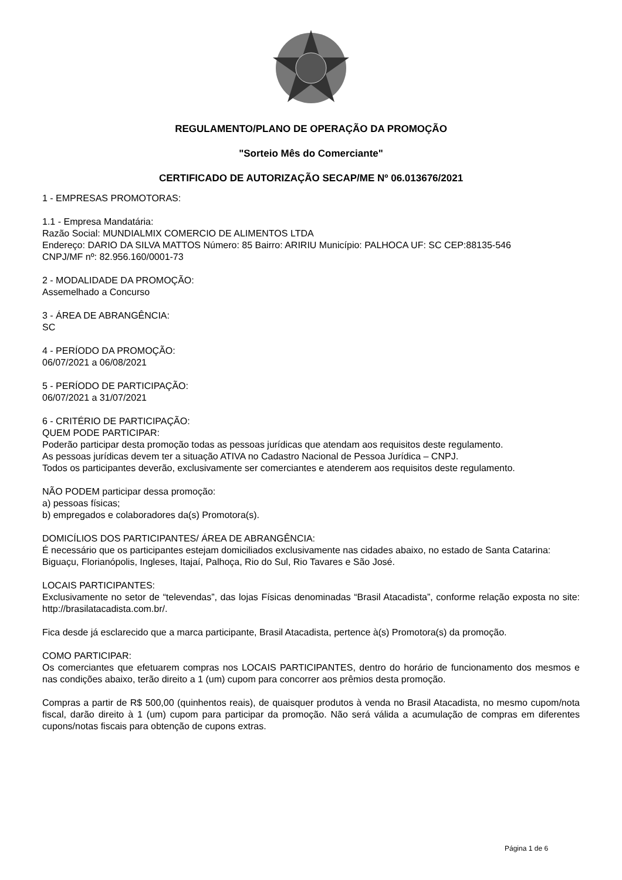REGULAMENTO/PLANO DE OPERAÇÃO DA PROMOÇÃO
"Sorteio Mês do Comerciante"
CERTIFICADO DE AUTORIZAÇÃO SECAP/ME Nº 06.013676/2021
1 - EMPRESAS PROMOTORAS:
1.1 - Empresa Mandatária:
Razão Social: MUNDIALMIX COMERCIO DE ALIMENTOS LTDA
Endereço: DARIO DA SILVA MATTOS Número: 85 Bairro: ARIRIU Município: PALHOCA UF: SC CEP:88135-546
CNPJ/MF nº: 82.956.160/0001-73
2 - MODALIDADE DA PROMOÇÃO:
Assemelhado a Concurso
3 - ÁREA DE ABRANGÊNCIA:
SC
4 - PERÍODO DA PROMOÇÃO:
06/07/2021 a 06/08/2021
5 - PERÍODO DE PARTICIPAÇÃO:
06/07/2021 a 31/07/2021
6 - CRITÉRIO DE PARTICIPAÇÃO:
QUEM PODE PARTICIPAR:
Poderão participar desta promoção todas as pessoas jurídicas que atendam aos requisitos deste regulamento.
As pessoas jurídicas devem ter a situação ATIVA no Cadastro Nacional de Pessoa Jurídica – CNPJ.
Todos os participantes deverão, exclusivamente ser comerciantes e atenderem aos requisitos deste regulamento.
NÃO PODEM participar dessa promoção:
a) pessoas físicas;
b) empregados e colaboradores da(s) Promotora(s).
DOMICÍLIOS DOS PARTICIPANTES/ ÁREA DE ABRANGÊNCIA:
É necessário que os participantes estejam domiciliados exclusivamente nas cidades abaixo, no estado de Santa Catarina:
Biguaçu, Florianópolis, Ingleses, Itajaí, Palhoça, Rio do Sul, Rio Tavares e São José.
LOCAIS PARTICIPANTES:
Exclusivamente no setor de “televendas”, das lojas Físicas denominadas “Brasil Atacadista”, conforme relação exposta no site: http://brasilatacadista.com.br/.
Fica desde já esclarecido que a marca participante, Brasil Atacadista, pertence à(s) Promotora(s) da promoção.
COMO PARTICIPAR:
Os comerciantes que efetuarem compras nos LOCAIS PARTICIPANTES, dentro do horário de funcionamento dos mesmos e nas condições abaixo, terão direito a 1 (um) cupom para concorrer aos prêmios desta promoção.
Compras a partir de R$ 500,00 (quinhentos reais), de quaisquer produtos à venda no Brasil Atacadista, no mesmo cupom/nota fiscal, darão direito à 1 (um) cupom para participar da promoção. Não será válida a acumulação de compras em diferentes cupons/notas fiscais para obtenção de cupons extras.
Página 1 de 6